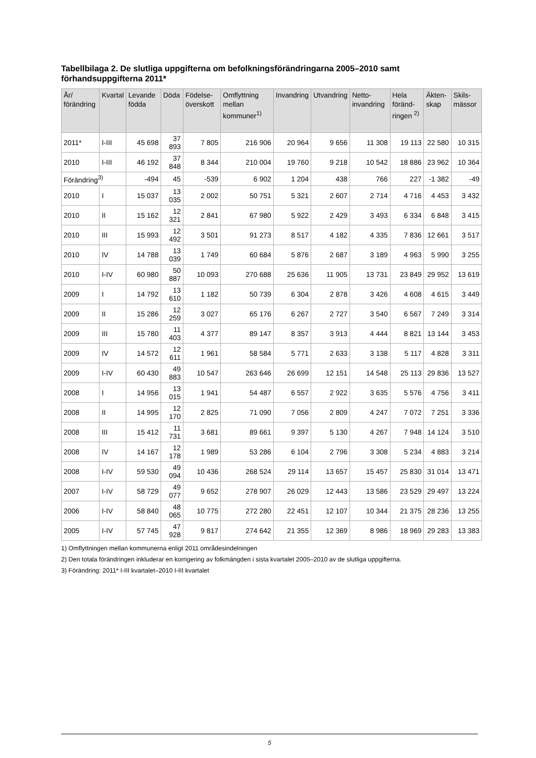Tabellbilaga 2. De slutliga uppgifterna om befolkningsförändringarna 2005–2010 samt förhandsuppgifterna 2011*
| År/ förändring | Kvartal | Levande födda | Döda | Födelse-överskott | Omflyttning mellan kommuner<sup>1)</sup> | Invandring | Utvandring | Netto-invandring | Hela föränd-ringen <sup>2)</sup> | Äkten-skap | Skils-mässor |
| --- | --- | --- | --- | --- | --- | --- | --- | --- | --- | --- | --- |
| 2011* | I-III | 45 698 | 37 893 | 7 805 | 216 906 | 20 964 | 9 656 | 11 308 | 19 113 | 22 580 | 10 315 |
| 2010 | I-III | 46 192 | 37 848 | 8 344 | 210 004 | 19 760 | 9 218 | 10 542 | 18 886 | 23 962 | 10 364 |
| Förändring<sup>3)</sup> | | -494 | 45 | -539 | 6 902 | 1 204 | 438 | 766 | 227 | -1 382 | -49 |
| 2010 | I | 15 037 | 13 035 | 2 002 | 50 751 | 5 321 | 2 607 | 2 714 | 4 716 | 4 453 | 3 432 |
| 2010 | II | 15 162 | 12 321 | 2 841 | 67 980 | 5 922 | 2 429 | 3 493 | 6 334 | 6 848 | 3 415 |
| 2010 | III | 15 993 | 12 492 | 3 501 | 91 273 | 8 517 | 4 182 | 4 335 | 7 836 | 12 661 | 3 517 |
| 2010 | IV | 14 788 | 13 039 | 1 749 | 60 684 | 5 876 | 2 687 | 3 189 | 4 963 | 5 990 | 3 255 |
| 2010 | I-IV | 60 980 | 50 887 | 10 093 | 270 688 | 25 636 | 11 905 | 13 731 | 23 849 | 29 952 | 13 619 |
| 2009 | I | 14 792 | 13 610 | 1 182 | 50 739 | 6 304 | 2 878 | 3 426 | 4 608 | 4 615 | 3 449 |
| 2009 | II | 15 286 | 12 259 | 3 027 | 65 176 | 6 267 | 2 727 | 3 540 | 6 567 | 7 249 | 3 314 |
| 2009 | III | 15 780 | 11 403 | 4 377 | 89 147 | 8 357 | 3 913 | 4 444 | 8 821 | 13 144 | 3 453 |
| 2009 | IV | 14 572 | 12 611 | 1 961 | 58 584 | 5 771 | 2 633 | 3 138 | 5 117 | 4 828 | 3 311 |
| 2009 | I-IV | 60 430 | 49 883 | 10 547 | 263 646 | 26 699 | 12 151 | 14 548 | 25 113 | 29 836 | 13 527 |
| 2008 | I | 14 956 | 13 015 | 1 941 | 54 487 | 6 557 | 2 922 | 3 635 | 5 576 | 4 756 | 3 411 |
| 2008 | II | 14 995 | 12 170 | 2 825 | 71 090 | 7 056 | 2 809 | 4 247 | 7 072 | 7 251 | 3 336 |
| 2008 | III | 15 412 | 11 731 | 3 681 | 89 661 | 9 397 | 5 130 | 4 267 | 7 948 | 14 124 | 3 510 |
| 2008 | IV | 14 167 | 12 178 | 1 989 | 53 286 | 6 104 | 2 796 | 3 308 | 5 234 | 4 883 | 3 214 |
| 2008 | I-IV | 59 530 | 49 094 | 10 436 | 268 524 | 29 114 | 13 657 | 15 457 | 25 830 | 31 014 | 13 471 |
| 2007 | I-IV | 58 729 | 49 077 | 9 652 | 278 907 | 26 029 | 12 443 | 13 586 | 23 529 | 29 497 | 13 224 |
| 2006 | I-IV | 58 840 | 48 065 | 10 775 | 272 280 | 22 451 | 12 107 | 10 344 | 21 375 | 28 236 | 13 255 |
| 2005 | I-IV | 57 745 | 47 928 | 9 817 | 274 642 | 21 355 | 12 369 | 8 986 | 18 969 | 29 283 | 13 383 |
1) Omflyttningen mellan kommunerna enligt 2011 områdesindelningen
2) Den totala förändringen inkluderar en korrigering av folkmängden i sista kvartalet 2005–2010 av de slutliga uppgifterna.
3) Förändring: 2011* I-III kvartalet–2010 I-III kvartalet
5